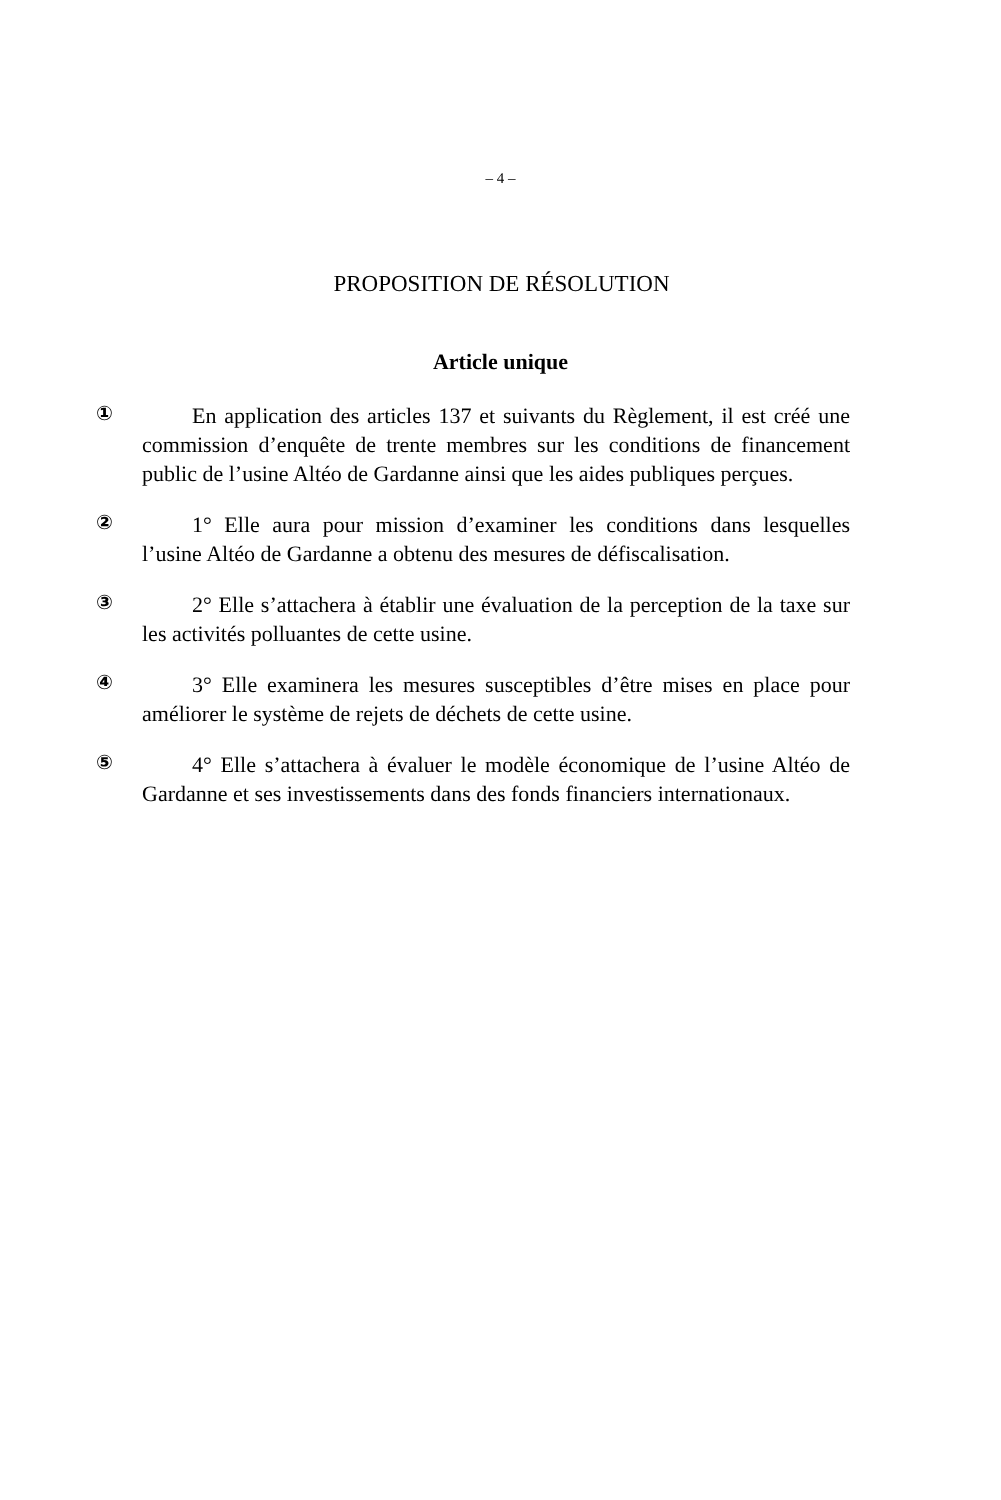– 4 –
PROPOSITION DE RÉSOLUTION
Article unique
①
En application des articles 137 et suivants du Règlement, il est créé une commission d’enquête de trente membres sur les conditions de financement public de l’usine Altéo de Gardanne ainsi que les aides publiques perçues.
②
1° Elle aura pour mission d’examiner les conditions dans lesquelles l’usine Altéo de Gardanne a obtenu des mesures de défiscalisation.
③
2° Elle s’attachera à établir une évaluation de la perception de la taxe sur les activités polluantes de cette usine.
④
3° Elle examinera les mesures susceptibles d’être mises en place pour améliorer le système de rejets de déchets de cette usine.
⑤
4° Elle s’attachera à évaluer le modèle économique de l’usine Altéo de Gardanne et ses investissements dans des fonds financiers internationaux.